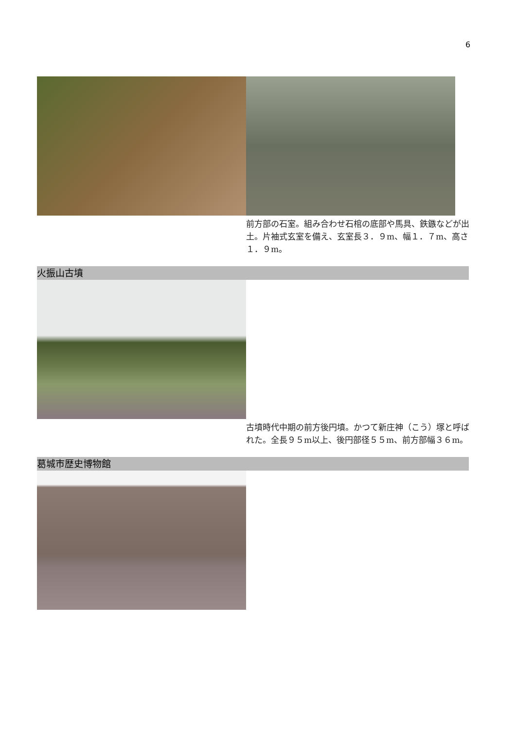6
前方部の石室。組み合わせ石棺の底部や馬具、鉄鏃などが出土。片袖式玄室を備え、玄室長３．９m、幅１．７m、高さ１．９m。
火振山古墳
古墳時代中期の前方後円墳。かつて新庄神（こう）塚と呼ばれた。全長９５m以上、後円部径５５m、前方部幅３６m。
葛城市歴史博物館